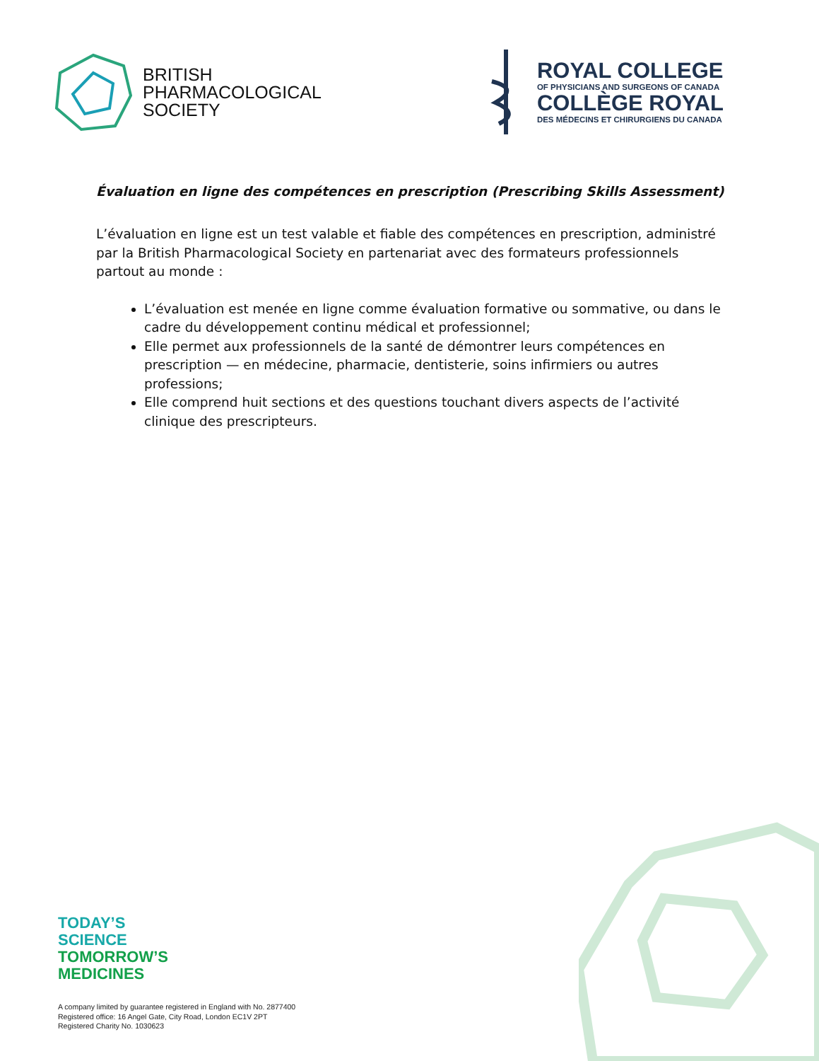BRITISH
PHARMACOLOGICAL
SOCIETY
ROYAL COLLEGE
OF PHYSICIANS AND SURGEONS OF CANADA
COLLÈGE ROYAL
DES MÉDECINS ET CHIRURGIENS DU CANADA
Évaluation en ligne des compétences en prescription (Prescribing Skills Assessment)
L’évaluation en ligne est un test valable et fiable des compétences en prescription, administré par la British Pharmacological Society en partenariat avec des formateurs professionnels partout au monde :
L’évaluation est menée en ligne comme évaluation formative ou sommative, ou dans le cadre du développement continu médical et professionnel;
Elle permet aux professionnels de la santé de démontrer leurs compétences en prescription — en médecine, pharmacie, dentisterie, soins infirmiers ou autres professions;
Elle comprend huit sections et des questions touchant divers aspects de l’activité clinique des prescripteurs.
TODAY’S
SCIENCE
TOMORROW’S
MEDICINES
A company limited by guarantee registered in England with No. 2877400
Registered office: 16 Angel Gate, City Road, London EC1V 2PT
Registered Charity No. 1030623